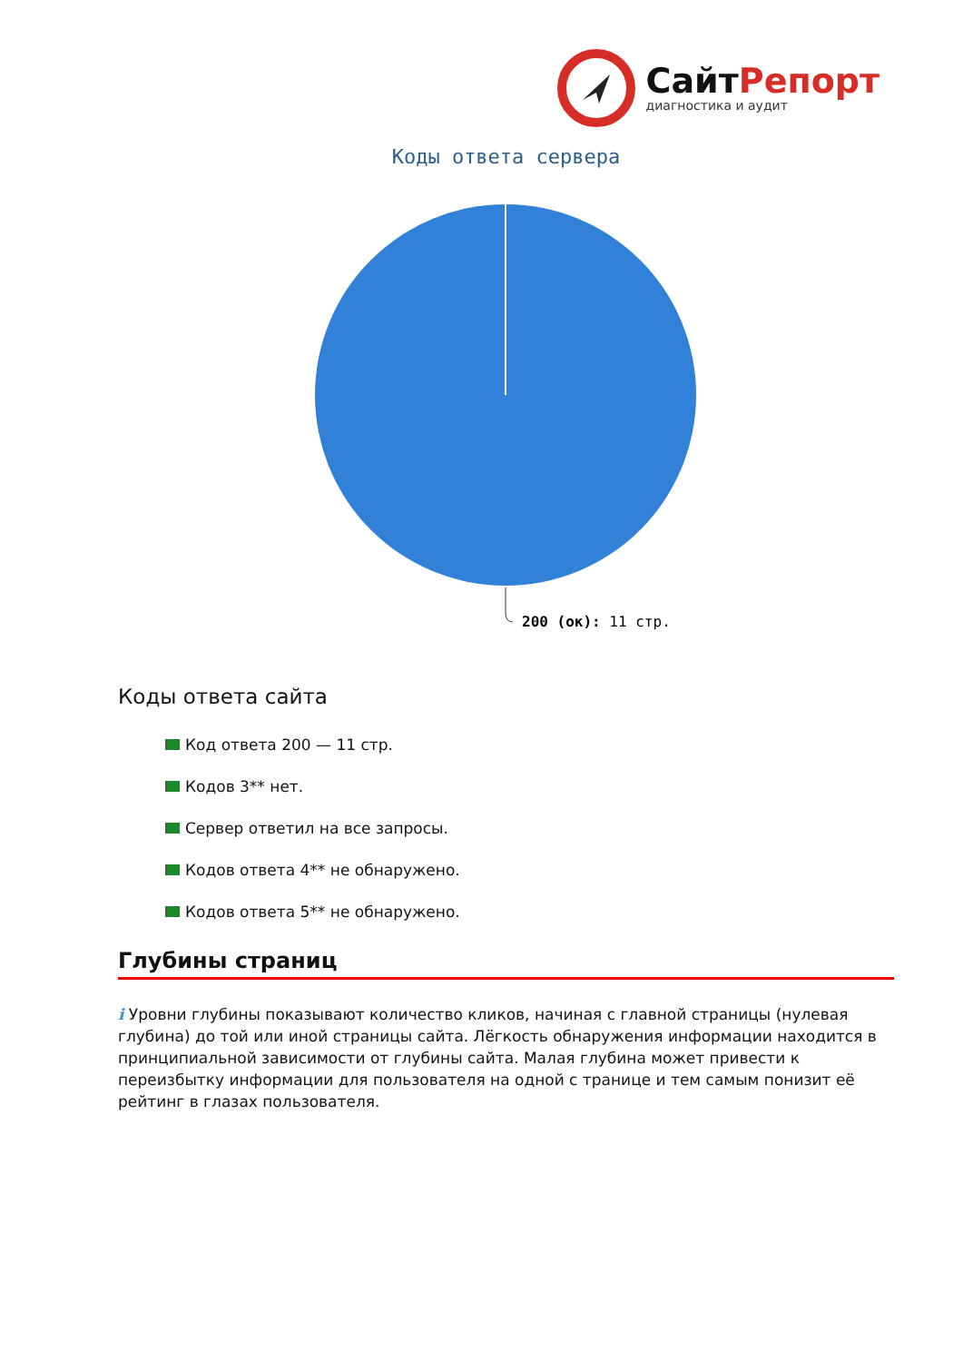СайтРепорт
диагностика и аудит
Коды ответа сервера
200 (ок): 11 стр.
Коды ответа сайта
Код ответа 200 — 11 стр.
Кодов 3** нет.
Сервер ответил на все запросы.
Кодов ответа 4** не обнаружено.
Кодов ответа 5** не обнаружено.
Глубины страниц
i Уровни глубины показывают количество кликов, начиная с главной страницы (нулевая глубина) до той или иной страницы сайта. Лёгкость обнаружения информации находится в принципиальной зависимости от глубины сайта. Малая глубина может привести к переизбытку информации для пользователя на одной с транице и тем самым понизит её рейтинг в глазах пользователя.